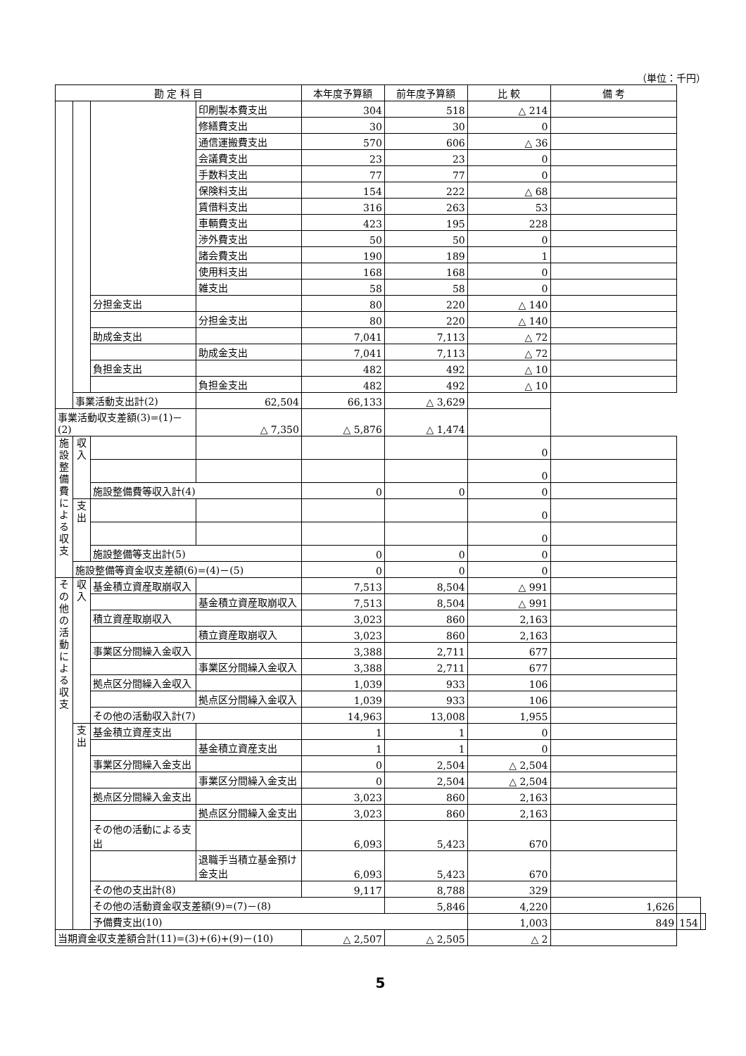（単位：千円）
| 勘 定 科 目 | | | | 本年度予算額 | 前年度予算額 | 比 較 | 備 考 | | |
| --- | --- | --- | --- | --- | --- | --- | --- | --- | --- |
| | | | 印刷製本費支出 | 304 | 518 | △ 214 | | | |
| | | | 修繕費支出 | 30 | 30 | 0 | | | |
| | | | 通信運搬費支出 | 570 | 606 | △ 36 | | | |
| | | | 会議費支出 | 23 | 23 | 0 | | | |
| | | | 手数料支出 | 77 | 77 | 0 | | | |
| | | | 保険料支出 | 154 | 222 | △ 68 | | | |
| | | | 賃借料支出 | 316 | 263 | 53 | | | |
| | | | 車輌費支出 | 423 | 195 | 228 | | | |
| | | | 渉外費支出 | 50 | 50 | 0 | | | |
| | | | 諸会費支出 | 190 | 189 | 1 | | | |
| | | | 使用料支出 | 168 | 168 | 0 | | | |
| | | | 雑支出 | 58 | 58 | 0 | | | |
| | | 分担金支出 | | 80 | 220 | △ 140 | | | |
| | | | 分担金支出 | 80 | 220 | △ 140 | | | |
| | | 助成金支出 | | 7,041 | 7,113 | △ 72 | | | |
| | | | 助成金支出 | 7,041 | 7,113 | △ 72 | | | |
| | | 負担金支出 | | 482 | 492 | △ 10 | | | |
| | | | 負担金支出 | 482 | 492 | △ 10 | | | |
| | 事業活動支出計(2) | | 62,504 | 66,133 | △ 3,629 | | | | |
| 事業活動収支差額(3)=(1)－(2) | | | △ 7,350 | △ 5,876 | △ 1,474 | | | | |
| 施 設 整 備 費 に よ る 収 支 | 収 入 | | | | | 0 | | | |
| | | | | | | 0 | | | |
| | | 施設整備費等収入計(4) | | 0 | 0 | 0 | | | |
| | 支 出 | | | | | 0 | | | |
| | | | | | | 0 | | | |
| | | 施設整備等支出計(5) | | 0 | 0 | 0 | | | |
| | 施設整備等資金収支差額(6)=(4)－(5) | | | 0 | 0 | 0 | | | |
| そ の 他 の 活 動 に よ る 収 支 | 収 入 | 基金積立資産取崩収入 | | 7,513 | 8,504 | △ 991 | | | |
| | | | 基金積立資産取崩収入 | 7,513 | 8,504 | △ 991 | | | |
| | | 積立資産取崩収入 | | 3,023 | 860 | 2,163 | | | |
| | | | 積立資産取崩収入 | 3,023 | 860 | 2,163 | | | |
| | | 事業区分間繰入金収入 | | 3,388 | 2,711 | 677 | | | |
| | | | 事業区分間繰入金収入 | 3,388 | 2,711 | 677 | | | |
| | | 拠点区分間繰入金収入 | | 1,039 | 933 | 106 | | | |
| | | | 拠点区分間繰入金収入 | 1,039 | 933 | 106 | | | |
| | | その他の活動収入計(7) | | 14,963 | 13,008 | 1,955 | | | |
| | 支 出 | 基金積立資産支出 | | 1 | 1 | 0 | | | |
| | | | 基金積立資産支出 | 1 | 1 | 0 | | | |
| | | 事業区分間繰入金支出 | | 0 | 2,504 | △ 2,504 | | | |
| | | | 事業区分間繰入金支出 | 0 | 2,504 | △ 2,504 | | | |
| | | 拠点区分間繰入金支出 | | 3,023 | 860 | 2,163 | | | |
| | | | 拠点区分間繰入金支出 | 3,023 | 860 | 2,163 | | | |
| | | その他の活動による支出 | | 6,093 | 5,423 | 670 | | | |
| | | | 退職手当積立基金預け金支出 | 6,093 | 5,423 | 670 | | | |
| | | その他の支出計(8) | | 9,117 | 8,788 | 329 | | | |
| | | その他の活動資金収支差額(9)=(7)－(8) | | | 5,846 | 4,220 | 1,626 | | |
| | | 予備費支出(10) | | | | 1,003 | 849 | 154 | |
| 当期資金収支差額合計(11)=(3)+(6)+(9)－(10) | | | | △ 2,507 | △ 2,505 | △ 2 | | | |
5